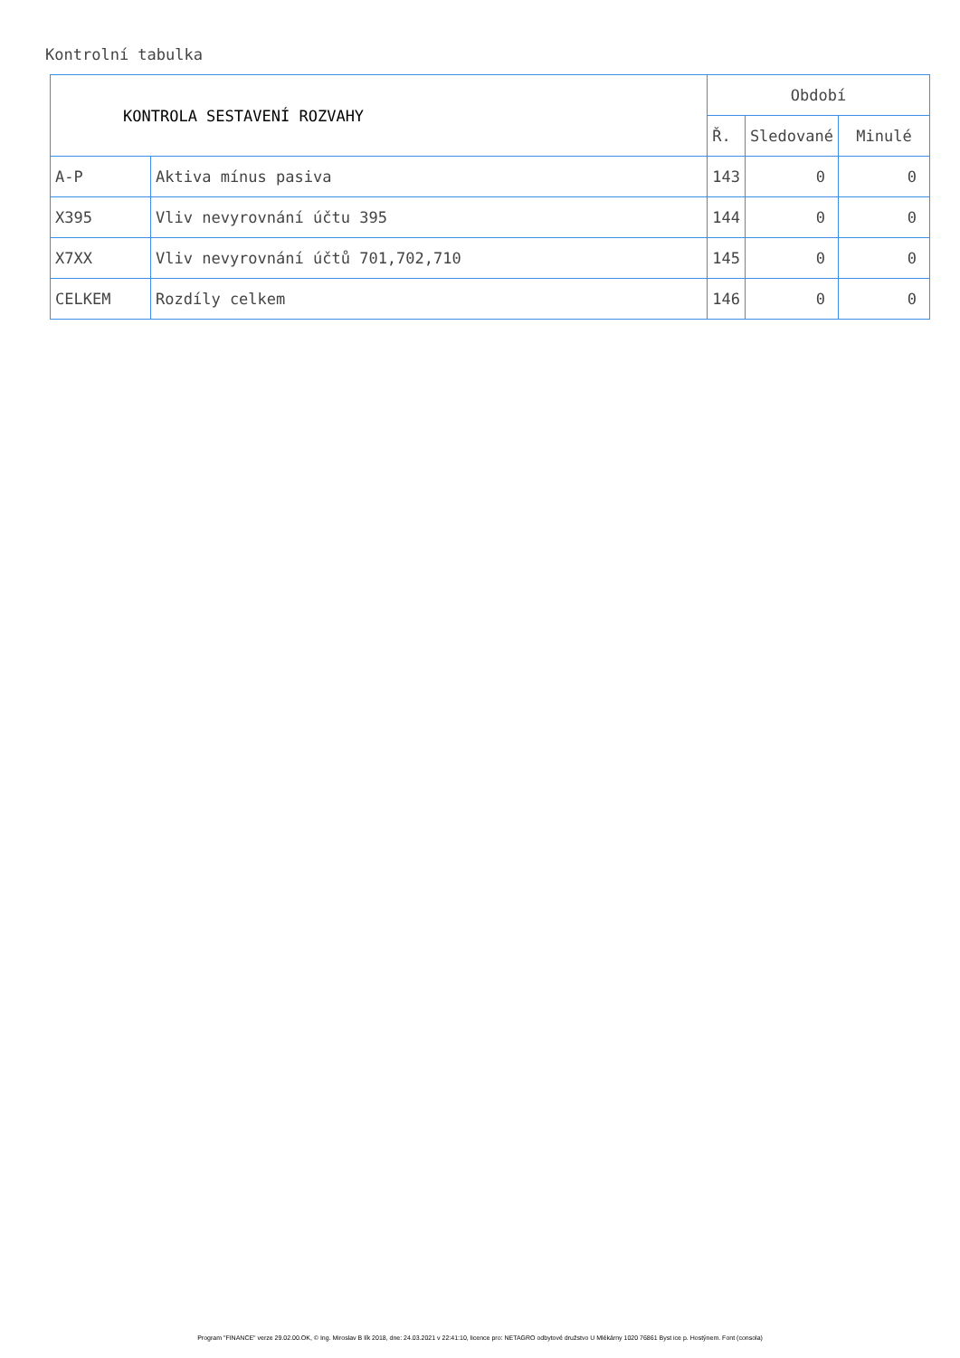Kontrolní tabulka
| KONTROLA SESTAVENÍ ROZVAHY | | Období | | |
| --- | --- | --- | --- | --- |
| | | Ř. | Sledované | Minulé |
| A-P | Aktiva mínus pasiva | 143 | 0 | 0 |
| X395 | Vliv nevyrovnání účtu 395 | 144 | 0 | 0 |
| X7XX | Vliv nevyrovnání účtů 701,702,710 | 145 | 0 | 0 |
| CELKEM | Rozdíly celkem | 146 | 0 | 0 |
Program "FINANCE" verze 29.02.00.OK, © Ing. Miroslav B lík 2018, dne: 24.03.2021 v 22:41:10, licence pro: NETAGRO odbytové družstvo U Mlékárny 1020 76861 Byst ice p. Hostýnem. Font (consola)